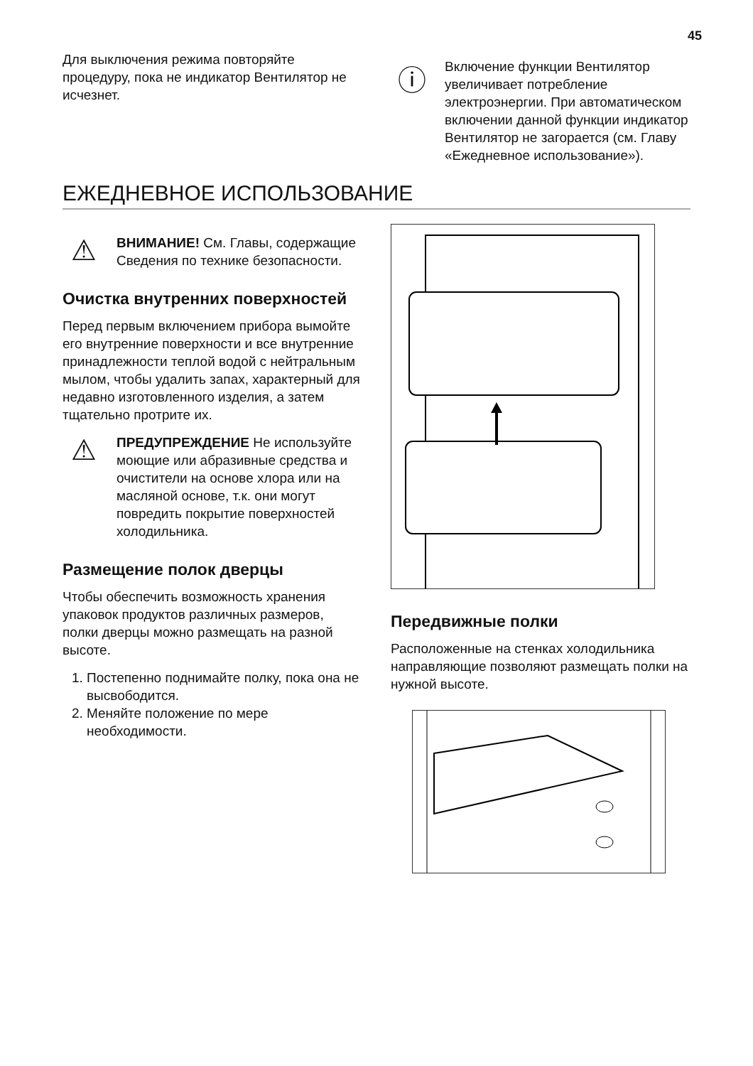45
Для выключения режима повторяйте процедуру, пока не индикатор Вентилятор не исчезнет.
ⓘ
Включение функции Вентилятор увеличивает потребление электроэнергии. При автоматическом включении данной функции индикатор Вентилятор не загорается (см. Главу «Ежедневное использование»).
ЕЖЕДНЕВНОЕ ИСПОЛЬЗОВАНИЕ
⚠
ВНИМАНИЕ! См. Главы, содержащие Сведения по технике безопасности.
Очистка внутренних поверхностей
Перед первым включением прибора вымойте его внутренние поверхности и все внутренние принадлежности теплой водой с нейтральным мылом, чтобы удалить запах, характерный для недавно изготовленного изделия, а затем тщательно протрите их.
⚠
ПРЕДУПРЕЖДЕНИЕ Не используйте моющие или абразивные средства и очистители на основе хлора или на масляной основе, т.к. они могут повредить покрытие поверхностей холодильника.
Размещение полок дверцы
Чтобы обеспечить возможность хранения упаковок продуктов различных размеров, полки дверцы можно размещать на разной высоте.
1. Постепенно поднимайте полку, пока она не высвободится.
2. Меняйте положение по мере необходимости.
Передвижные полки
Расположенные на стенках холодильника направляющие позволяют размещать полки на нужной высоте.